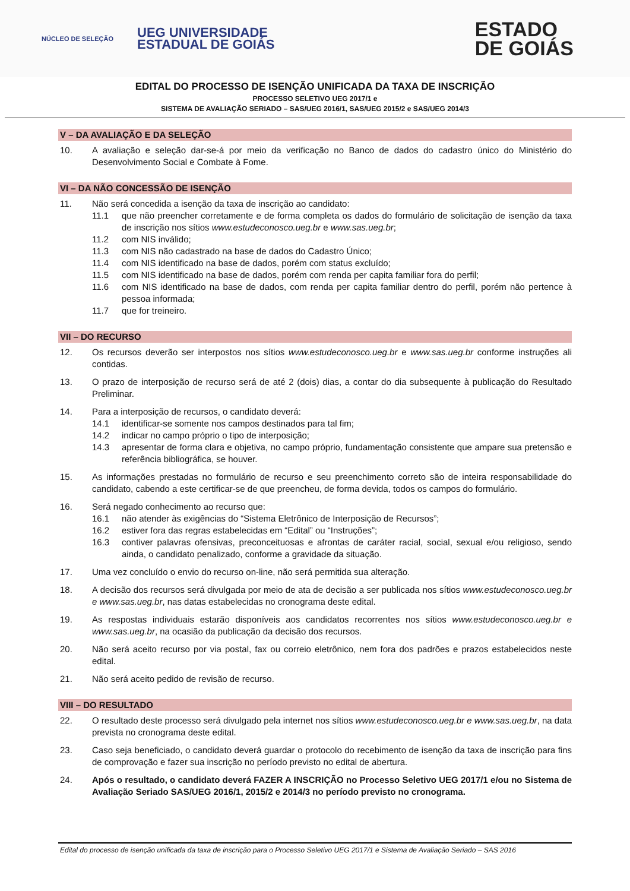NÚCLEO DE SELEÇÃO
UEG UNIVERSIDADE
ESTADUAL DE GOIÁS
ESTADO
DE GOIÁS
EDITAL DO PROCESSO DE ISENÇÃO UNIFICADA DA TAXA DE INSCRIÇÃO
PROCESSO SELETIVO UEG 2017/1 e
SISTEMA DE AVALIAÇÃO SERIADO – SAS/UEG 2016/1, SAS/UEG 2015/2 e SAS/UEG 2014/3
V – DA AVALIAÇÃO E DA SELEÇÃO
10. A avaliação e seleção dar-se-á por meio da verificação no Banco de dados do cadastro único do Ministério do Desenvolvimento Social e Combate à Fome.
VI – DA NÃO CONCESSÃO DE ISENÇÃO
11. Não será concedida a isenção da taxa de inscrição ao candidato:
11.1 que não preencher corretamente e de forma completa os dados do formulário de solicitação de isenção da taxa de inscrição nos sítios www.estudeconosco.ueg.br e www.sas.ueg.br;
11.2 com NIS inválido;
11.3 com NIS não cadastrado na base de dados do Cadastro Único;
11.4 com NIS identificado na base de dados, porém com status excluído;
11.5 com NIS identificado na base de dados, porém com renda per capita familiar fora do perfil;
11.6 com NIS identificado na base de dados, com renda per capita familiar dentro do perfil, porém não pertence à pessoa informada;
11.7 que for treineiro.
VII – DO RECURSO
12. Os recursos deverão ser interpostos nos sítios www.estudeconosco.ueg.br e www.sas.ueg.br conforme instruções ali contidas.
13. O prazo de interposição de recurso será de até 2 (dois) dias, a contar do dia subsequente à publicação do Resultado Preliminar.
14. Para a interposição de recursos, o candidato deverá:
14.1 identificar-se somente nos campos destinados para tal fim;
14.2 indicar no campo próprio o tipo de interposição;
14.3 apresentar de forma clara e objetiva, no campo próprio, fundamentação consistente que ampare sua pretensão e referência bibliográfica, se houver.
15. As informações prestadas no formulário de recurso e seu preenchimento correto são de inteira responsabilidade do candidato, cabendo a este certificar-se de que preencheu, de forma devida, todos os campos do formulário.
16. Será negado conhecimento ao recurso que:
16.1 não atender às exigências do “Sistema Eletrônico de Interposição de Recursos”;
16.2 estiver fora das regras estabelecidas em “Edital” ou “Instruções”;
16.3 contiver palavras ofensivas, preconceituosas e afrontas de caráter racial, social, sexual e/ou religioso, sendo ainda, o candidato penalizado, conforme a gravidade da situação.
17. Uma vez concluído o envio do recurso on-line, não será permitida sua alteração.
18. A decisão dos recursos será divulgada por meio de ata de decisão a ser publicada nos sítios www.estudeconosco.ueg.br e www.sas.ueg.br, nas datas estabelecidas no cronograma deste edital.
19. As respostas individuais estarão disponíveis aos candidatos recorrentes nos sítios www.estudeconosco.ueg.br e www.sas.ueg.br, na ocasião da publicação da decisão dos recursos.
20. Não será aceito recurso por via postal, fax ou correio eletrônico, nem fora dos padrões e prazos estabelecidos neste edital.
21. Não será aceito pedido de revisão de recurso.
VIII – DO RESULTADO
22. O resultado deste processo será divulgado pela internet nos sítios www.estudeconosco.ueg.br e www.sas.ueg.br, na data prevista no cronograma deste edital.
23. Caso seja beneficiado, o candidato deverá guardar o protocolo do recebimento de isenção da taxa de inscrição para fins de comprovação e fazer sua inscrição no período previsto no edital de abertura.
24. Após o resultado, o candidato deverá FAZER A INSCRIÇÃO no Processo Seletivo UEG 2017/1 e/ou no Sistema de Avaliação Seriado SAS/UEG 2016/1, 2015/2 e 2014/3 no período previsto no cronograma.
Edital do processo de isenção unificada da taxa de inscrição para o Processo Seletivo UEG 2017/1 e Sistema de Avaliação Seriado – SAS 2016